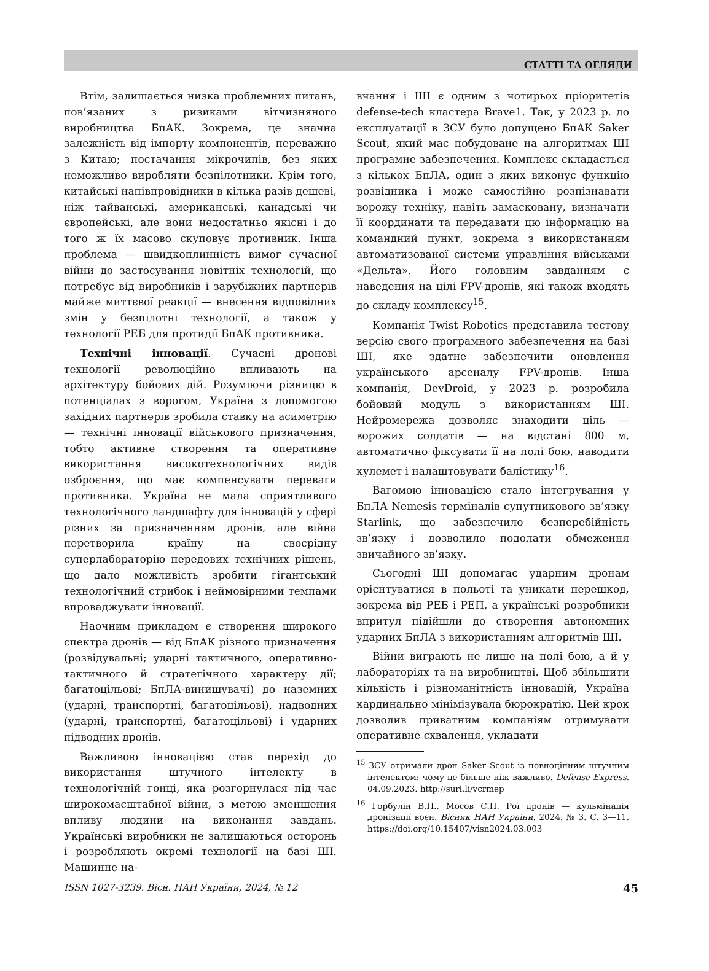СТАТТІ ТА ОГЛЯДИ
Втім, залишається низка проблемних питань, пов’язаних з ризиками вітчизняного виробництва БпАК. Зокрема, це значна залежність від імпорту компонентів, переважно з Китаю; постачання мікрочипів, без яких неможливо виробляти безпілотники. Крім того, китайські напівпровідники в кілька разів дешеві, ніж тайванські, американські, канадські чи європейські, але вони недостатньо якісні і до того ж їх масово скуповує противник. Інша проблема — швидкоплинність вимог сучасної війни до застосування новітніх технологій, що потребує від виробників і зарубіжних партнерів майже миттєвої реакції — внесення відповідних змін у безпілотні технології, а також у технології РЕБ для протидії БпАК противника.
Технічні інновації. Сучасні дронові технології революційно впливають на архітектуру бойових дій. Розуміючи різницю в потенціалах з ворогом, Україна з допомогою західних партнерів зробила ставку на асиметрію — технічні інновації військового призначення, тобто активне створення та оперативне використання високотехнологічних видів озброєння, що має компенсувати переваги противника. Україна не мала сприятливого технологічного ландшафту для інновацій у сфері різних за призначенням дронів, але війна перетворила країну на своєрідну суперлабораторію передових технічних рішень, що дало можливість зробити гігантський технологічний стрибок і неймовірними темпами впроваджувати інновації.
Наочним прикладом є створення широкого спектра дронів — від БпАК різного призначення (розвідувальні; ударні тактичного, оперативно-тактичного й стратегічного характеру дії; багатоцільові; БпЛА-винищувачі) до наземних (ударні, транспортні, багатоцільові), надводних (ударні, транспортні, багатоцільові) і ударних підводних дронів.
Важливою інновацією став перехід до використання штучного інтелекту в технологічній гонці, яка розгорнулася під час широкомасштабної війни, з метою зменшення впливу людини на виконання завдань. Українські виробники не залишаються осторонь і розробляють окремі технології на базі ШІ. Машинне на-
вчання і ШІ є одним з чотирьох пріоритетів defense-tech кластера Brave1. Так, у 2023 р. до експлуатації в ЗСУ було допущено БпАК Saker Scout, який має побудоване на алгоритмах ШІ програмне забезпечення. Комплекс складається з кількох БпЛА, один з яких виконує функцію розвідника і може самостійно розпізнавати ворожу техніку, навіть замасковану, визначати її координати та передавати цю інформацію на командний пункт, зокрема з використанням автоматизованої системи управління військами «Дельта». Його головним завданням є наведення на цілі FPV-дронів, які також входять до складу комплексу<sup>15</sup>.
Компанія Twist Robotics представила тестову версію свого програмного забезпечення на базі ШІ, яке здатне забезпечити оновлення українського арсеналу FPV-дронів. Інша компанія, DevDroid, у 2023 р. розробила бойовий модуль з використанням ШІ. Нейромережа дозволяє знаходити ціль — ворожих солдатів — на відстані 800 м, автоматично фіксувати її на полі бою, наводити кулемет і налаштовувати балістику<sup>16</sup>.
Вагомою інновацією стало інтегрування у БпЛА Nemesis терміналів супутникового зв’язку Starlink, що забезпечило безперебійність зв’язку і дозволило подолати обмеження звичайного зв’язку.
Сьогодні ШІ допомагає ударним дронам орієнтуватися в польоті та уникати перешкод, зокрема від РЕБ і РЕП, а українські розробники впритул підійшли до створення автономних ударних БпЛА з використанням алгоритмів ШІ.
Війни виграють не лише на полі бою, а й у лабораторіях та на виробництві. Щоб збільшити кількість і різноманітність інновацій, Україна кардинально мінімізувала бюрократію. Цей крок дозволив приватним компаніям отримувати оперативне схвалення, укладати
<sup>15</sup> ЗСУ отримали дрон Saker Scout із повноцінним штучним інтелектом: чому це більше ніж важливо. Defense Express. 04.09.2023. http://surl.li/vcrmep
<sup>16</sup> Горбулін В.П., Мосов С.П. Рої дронів — кульмінація дронізації воєн. Вісник НАН України. 2024. № 3. С. 3—11. https://doi.org/10.15407/visn2024.03.003
ISSN 1027-3239. Вісн. НАН України, 2024, № 12 45